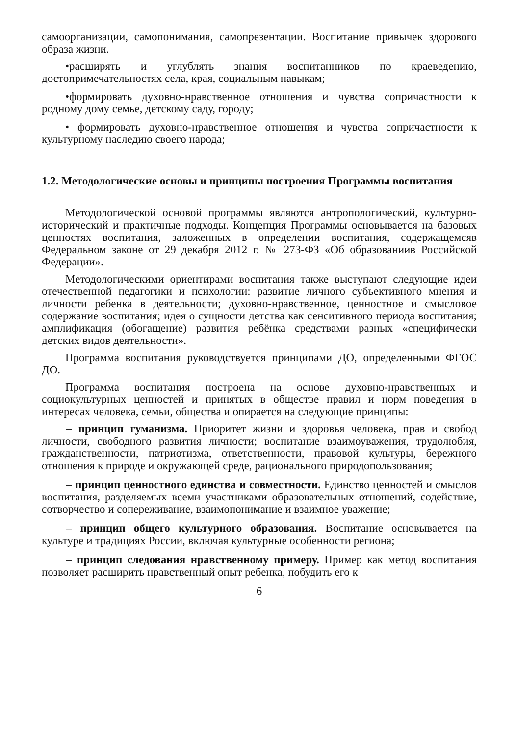самоорганизации, самопонимания, самопрезентации. Воспитание привычек здорового образа жизни.
•расширять и углублять знания воспитанников по краеведению, достопримечательностях села, края, социальным навыкам;
•формировать духовно-нравственное отношения и чувства сопричастности к родному дому семье, детскому саду, городу;
• формировать духовно-нравственное отношения и чувства сопричастности к культурному наследию своего народа;
1.2. Методологические основы и принципы построения Программы воспитания
Методологической основой программы являются антропологический, культурно-исторический и практичные подходы. Концепция Программы основывается на базовых ценностях воспитания, заложенных в определении воспитания, содержащемсяв Федеральном законе от 29 декабря 2012 г. № 273-ФЗ «Об образованиив Российской Федерации».
Методологическими ориентирами воспитания также выступают следующие идеи отечественной педагогики и психологии: развитие личного субъективного мнения и личности ребенка в деятельности; духовно-нравственное, ценностное и смысловое содержание воспитания; идея о сущности детства как сенситивного периода воспитания; амплификация (обогащение) развития ребёнка средствами разных «специфически детских видов деятельности».
Программа воспитания руководствуется принципами ДО, определенными ФГОС ДО.
Программа воспитания построена на основе духовно-нравственных и социокультурных ценностей и принятых в обществе правил и норм поведения в интересах человека, семьи, общества и опирается на следующие принципы:
– принцип гуманизма. Приоритет жизни и здоровья человека, прав и свобод личности, свободного развития личности; воспитание взаимоуважения, трудолюбия, гражданственности, патриотизма, ответственности, правовой культуры, бережного отношения к природе и окружающей среде, рационального природопользования;
– принцип ценностного единства и совместности. Единство ценностей и смыслов воспитания, разделяемых всеми участниками образовательных отношений, содействие, сотворчество и сопереживание, взаимопонимание и взаимное уважение;
– принцип общего культурного образования. Воспитание основывается на культуре и традициях России, включая культурные особенности региона;
– принцип следования нравственному примеру. Пример как метод воспитания позволяет расширить нравственный опыт ребенка, побудить его к
6